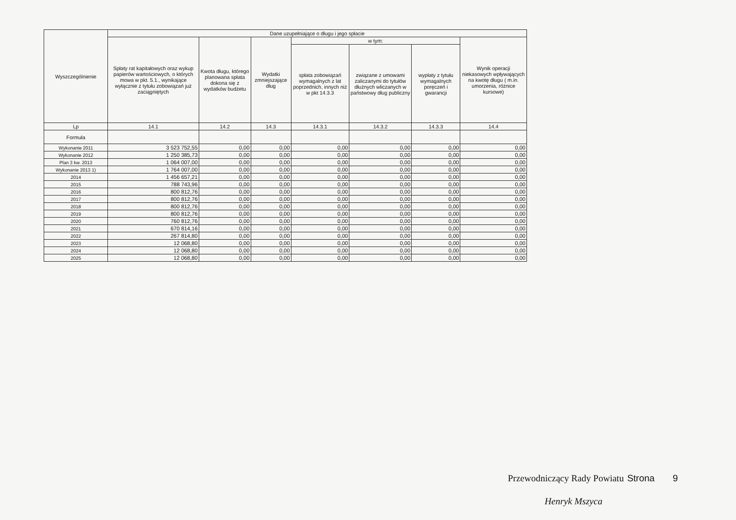| Wyszczególnienie | Dane uzupełniające o długu i jego spłacie | | | | | | |
| --- | --- | --- | --- | --- | --- | --- | --- |
| | Spłaty rat kapitałowych oraz wykup papierów wartościowych, o których mowa w pkt. 5.1., wynikające wyłącznie z tytułu zobowiązań już zaciągniętych | Kwota długu, którego planowana spłata dokona się z wydatków budżetu | Wydatki zmniejszające dług | w tym: | | | Wynik operacji niekasowych wpływających na kwotę długu ( m.in. umorzenia, różnice kursowe) |
| | | | | spłata zobowiązań wymagalnych z lat poprzednich, innych niż w pkt 14.3.3 | związane z umowami zaliczanymi do tytułów dłużnych wliczanych w państwowy dług publiczny | wypłaty z tytułu wymagalnych poręczeń i gwarancji | |
| Lp | 14.1 | 14.2 | 14.3 | 14.3.1 | 14.3.2 | 14.3.3 | 14.4 |
| Formuła | | | | | | | |
| Wykonanie 2011 | 3 523 752,55 | 0,00 | 0,00 | 0,00 | 0,00 | 0,00 | 0,00 |
| Wykonanie 2012 | 1 250 385,73 | 0,00 | 0,00 | 0,00 | 0,00 | 0,00 | 0,00 |
| Plan 3 kw. 2013 | 1 064 007,00 | 0,00 | 0,00 | 0,00 | 0,00 | 0,00 | 0,00 |
| Wykonanie 2013 1) | 1 764 007,00 | 0,00 | 0,00 | 0,00 | 0,00 | 0,00 | 0,00 |
| 2014 | 1 456 657,21 | 0,00 | 0,00 | 0,00 | 0,00 | 0,00 | 0,00 |
| 2015 | 788 743,96 | 0,00 | 0,00 | 0,00 | 0,00 | 0,00 | 0,00 |
| 2016 | 800 812,76 | 0,00 | 0,00 | 0,00 | 0,00 | 0,00 | 0,00 |
| 2017 | 800 812,76 | 0,00 | 0,00 | 0,00 | 0,00 | 0,00 | 0,00 |
| 2018 | 800 812,76 | 0,00 | 0,00 | 0,00 | 0,00 | 0,00 | 0,00 |
| 2019 | 800 812,76 | 0,00 | 0,00 | 0,00 | 0,00 | 0,00 | 0,00 |
| 2020 | 760 812,76 | 0,00 | 0,00 | 0,00 | 0,00 | 0,00 | 0,00 |
| 2021 | 670 814,16 | 0,00 | 0,00 | 0,00 | 0,00 | 0,00 | 0,00 |
| 2022 | 267 814,80 | 0,00 | 0,00 | 0,00 | 0,00 | 0,00 | 0,00 |
| 2023 | 12 068,80 | 0,00 | 0,00 | 0,00 | 0,00 | 0,00 | 0,00 |
| 2024 | 12 068,80 | 0,00 | 0,00 | 0,00 | 0,00 | 0,00 | 0,00 |
| 2025 | 12 068,80 | 0,00 | 0,00 | 0,00 | 0,00 | 0,00 | 0,00 |
Przewodniczący Rady Powiatu Strona 9
Henryk Mszyca